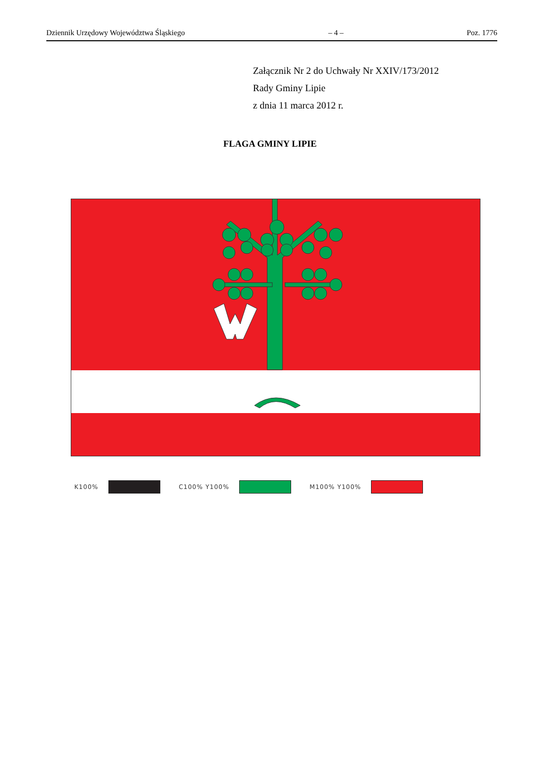Dziennik Urzędowy Województwa Śląskiego – 4 – Poz. 1776
Załącznik Nr 2 do Uchwały Nr XXIV/173/2012
Rady Gminy Lipie
z dnia 11 marca 2012 r.
FLAGA GMINY LIPIE
K100% C100% Y100% M100% Y100%